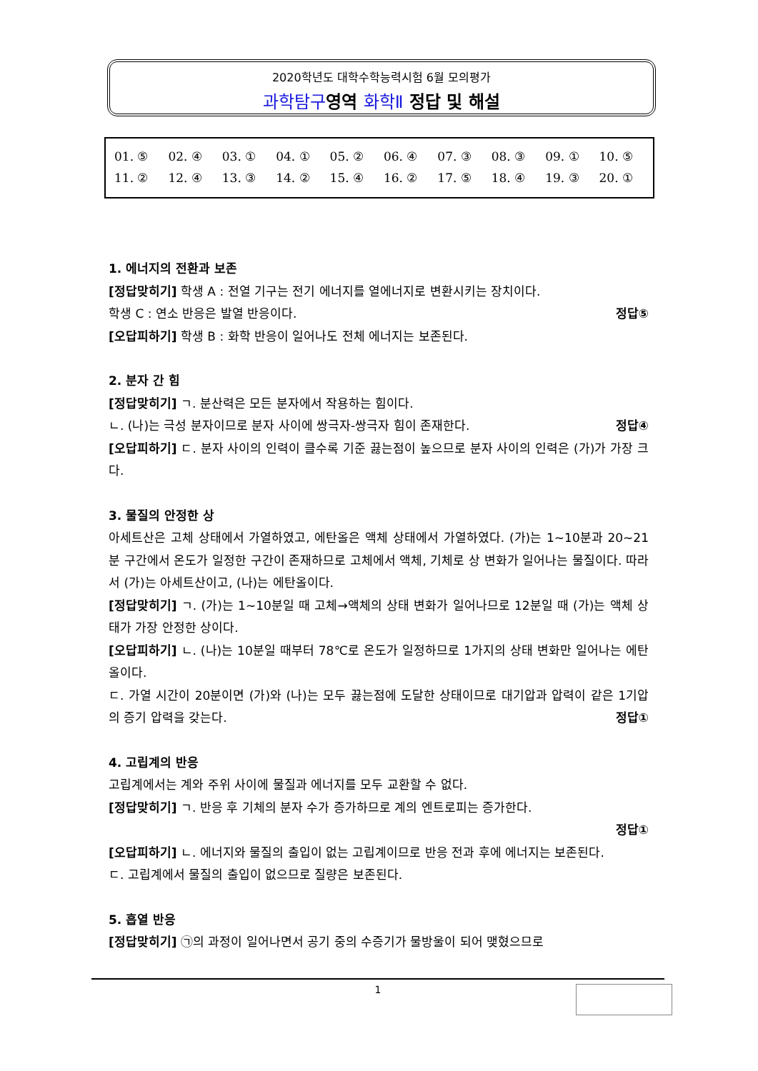2020학년도 대학수학능력시험 6월 모의평가
과학탐구영역 화학Ⅱ 정답 및 해설
| 01. ⑤ | 02. ④ | 03. ① | 04. ① | 05. ② | 06. ④ | 07. ③ | 08. ③ | 09. ① | 10. ⑤ |
| 11. ② | 12. ④ | 13. ③ | 14. ② | 15. ④ | 16. ② | 17. ⑤ | 18. ④ | 19. ③ | 20. ① |
1. 에너지의 전환과 보존
[정답맞히기] 학생 A : 전열 기구는 전기 에너지를 열에너지로 변환시키는 장치이다.
학생 C : 연소 반응은 발열 반응이다. 정답⑤
[오답피하기] 학생 B : 화학 반응이 일어나도 전체 에너지는 보존된다.
2. 분자 간 힘
[정답맞히기] ㄱ. 분산력은 모든 분자에서 작용하는 힘이다.
ㄴ. (나)는 극성 분자이므로 분자 사이에 쌍극자-쌍극자 힘이 존재한다. 정답④
[오답피하기] ㄷ. 분자 사이의 인력이 클수록 기준 끓는점이 높으므로 분자 사이의 인력은 (가)가 가장 크다.
3. 물질의 안정한 상
아세트산은 고체 상태에서 가열하였고, 에탄올은 액체 상태에서 가열하였다. (가)는 1~10분과 20~21분 구간에서 온도가 일정한 구간이 존재하므로 고체에서 액체, 기체로 상 변화가 일어나는 물질이다. 따라서 (가)는 아세트산이고, (나)는 에탄올이다.
[정답맞히기] ㄱ. (가)는 1~10분일 때 고체→액체의 상태 변화가 일어나므로 12분일 때 (가)는 액체 상태가 가장 안정한 상이다.
[오답피하기] ㄴ. (나)는 10분일 때부터 78℃로 온도가 일정하므로 1가지의 상태 변화만 일어나는 에탄올이다.
ㄷ. 가열 시간이 20분이면 (가)와 (나)는 모두 끓는점에 도달한 상태이므로 대기압과 압력이 같은 1기압의 증기 압력을 갖는다. 정답①
4. 고립계의 반응
고립계에서는 계와 주위 사이에 물질과 에너지를 모두 교환할 수 없다.
[정답맞히기] ㄱ. 반응 후 기체의 분자 수가 증가하므로 계의 엔트로피는 증가한다.
정답①
[오답피하기] ㄴ. 에너지와 물질의 출입이 없는 고립계이므로 반응 전과 후에 에너지는 보존된다.
ㄷ. 고립계에서 물질의 출입이 없으므로 질량은 보존된다.
5. 흡열 반응
[정답맞히기] ㉠의 과정이 일어나면서 공기 중의 수증기가 물방울이 되어 맺혔으므로
1